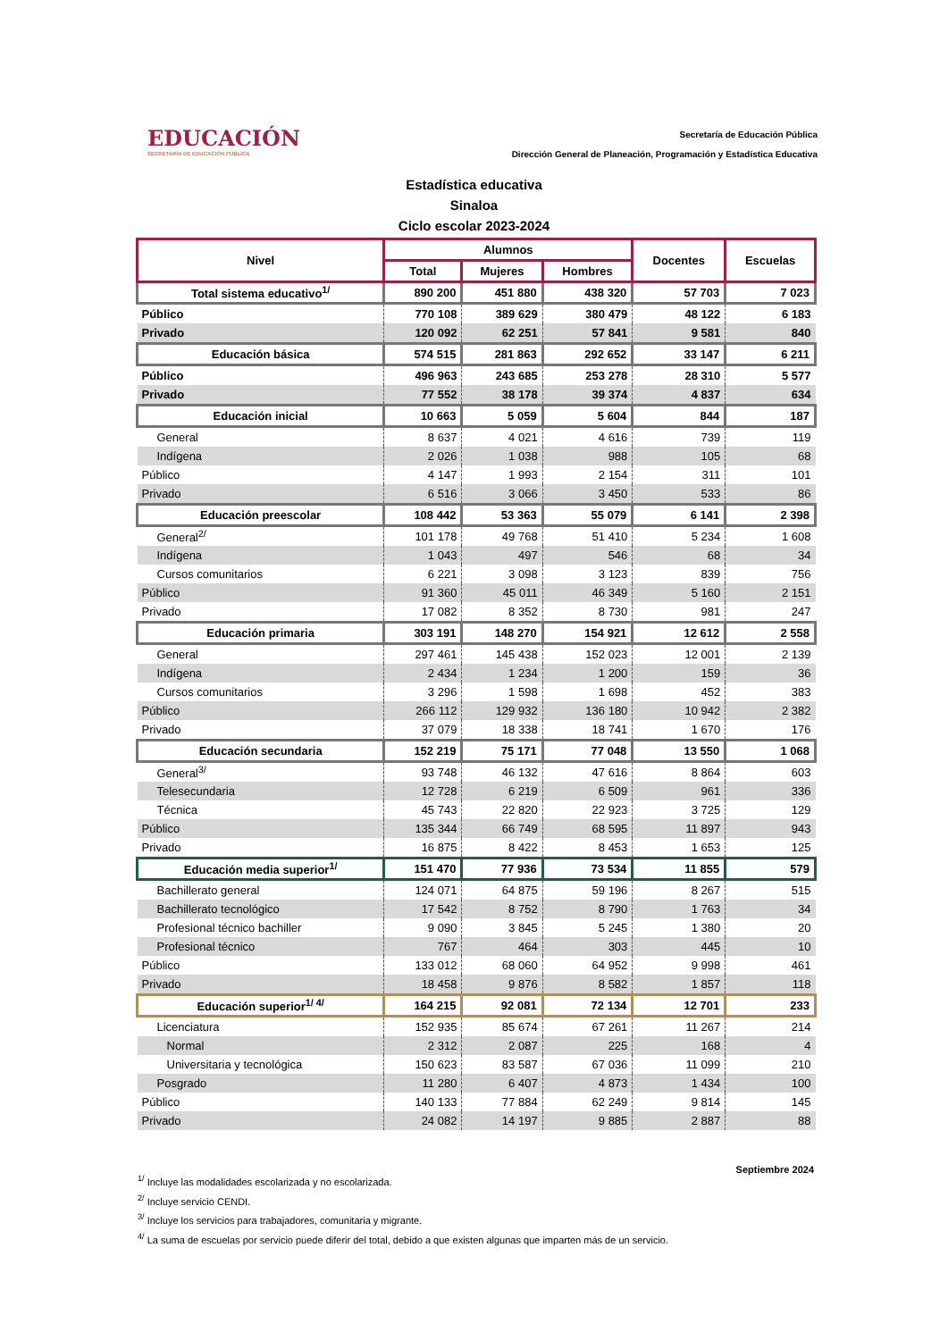EDUCACIÓN
SECRETARÍA DE EDUCACIÓN PÚBLICA
Secretaría de Educación Pública
Dirección General de Planeación, Programación y Estadística Educativa
Estadística educativa
Sinaloa
Ciclo escolar 2023-2024
| Nivel | Alumnos | | | Docentes | Escuelas |
| --- | --- | --- | --- | --- | --- |
| | Total | Mujeres | Hombres | | |
| Total sistema educativo<sup>1/</sup> | 890 200 | 451 880 | 438 320 | 57 703 | 7 023 |
| Público | 770 108 | 389 629 | 380 479 | 48 122 | 6 183 |
| Privado | 120 092 | 62 251 | 57 841 | 9 581 | 840 |
| Educación básica | 574 515 | 281 863 | 292 652 | 33 147 | 6 211 |
| Público | 496 963 | 243 685 | 253 278 | 28 310 | 5 577 |
| Privado | 77 552 | 38 178 | 39 374 | 4 837 | 634 |
| Educación inicial | 10 663 | 5 059 | 5 604 | 844 | 187 |
| General | 8 637 | 4 021 | 4 616 | 739 | 119 |
| Indígena | 2 026 | 1 038 | 988 | 105 | 68 |
| Público | 4 147 | 1 993 | 2 154 | 311 | 101 |
| Privado | 6 516 | 3 066 | 3 450 | 533 | 86 |
| Educación preescolar | 108 442 | 53 363 | 55 079 | 6 141 | 2 398 |
| General<sup>2/</sup> | 101 178 | 49 768 | 51 410 | 5 234 | 1 608 |
| Indígena | 1 043 | 497 | 546 | 68 | 34 |
| Cursos comunitarios | 6 221 | 3 098 | 3 123 | 839 | 756 |
| Público | 91 360 | 45 011 | 46 349 | 5 160 | 2 151 |
| Privado | 17 082 | 8 352 | 8 730 | 981 | 247 |
| Educación primaria | 303 191 | 148 270 | 154 921 | 12 612 | 2 558 |
| General | 297 461 | 145 438 | 152 023 | 12 001 | 2 139 |
| Indígena | 2 434 | 1 234 | 1 200 | 159 | 36 |
| Cursos comunitarios | 3 296 | 1 598 | 1 698 | 452 | 383 |
| Público | 266 112 | 129 932 | 136 180 | 10 942 | 2 382 |
| Privado | 37 079 | 18 338 | 18 741 | 1 670 | 176 |
| Educación secundaria | 152 219 | 75 171 | 77 048 | 13 550 | 1 068 |
| General<sup>3/</sup> | 93 748 | 46 132 | 47 616 | 8 864 | 603 |
| Telesecundaria | 12 728 | 6 219 | 6 509 | 961 | 336 |
| Técnica | 45 743 | 22 820 | 22 923 | 3 725 | 129 |
| Público | 135 344 | 66 749 | 68 595 | 11 897 | 943 |
| Privado | 16 875 | 8 422 | 8 453 | 1 653 | 125 |
| Educación media superior<sup>1/</sup> | 151 470 | 77 936 | 73 534 | 11 855 | 579 |
| Bachillerato general | 124 071 | 64 875 | 59 196 | 8 267 | 515 |
| Bachillerato tecnológico | 17 542 | 8 752 | 8 790 | 1 763 | 34 |
| Profesional técnico bachiller | 9 090 | 3 845 | 5 245 | 1 380 | 20 |
| Profesional técnico | 767 | 464 | 303 | 445 | 10 |
| Público | 133 012 | 68 060 | 64 952 | 9 998 | 461 |
| Privado | 18 458 | 9 876 | 8 582 | 1 857 | 118 |
| Educación superior<sup>1/ 4/</sup> | 164 215 | 92 081 | 72 134 | 12 701 | 233 |
| Licenciatura | 152 935 | 85 674 | 67 261 | 11 267 | 214 |
| Normal | 2 312 | 2 087 | 225 | 168 | 4 |
| Universitaria y tecnológica | 150 623 | 83 587 | 67 036 | 11 099 | 210 |
| Posgrado | 11 280 | 6 407 | 4 873 | 1 434 | 100 |
| Público | 140 133 | 77 884 | 62 249 | 9 814 | 145 |
| Privado | 24 082 | 14 197 | 9 885 | 2 887 | 88 |
Septiembre 2024
<sup>1/</sup> Incluye las modalidades escolarizada y no escolarizada.
<sup>2/</sup> Incluye servicio CENDI.
<sup>3/</sup> Incluye los servicios para trabajadores, comunitaria y migrante.
<sup>4/</sup> La suma de escuelas por servicio puede diferir del total, debido a que existen algunas que imparten más de un servicio.